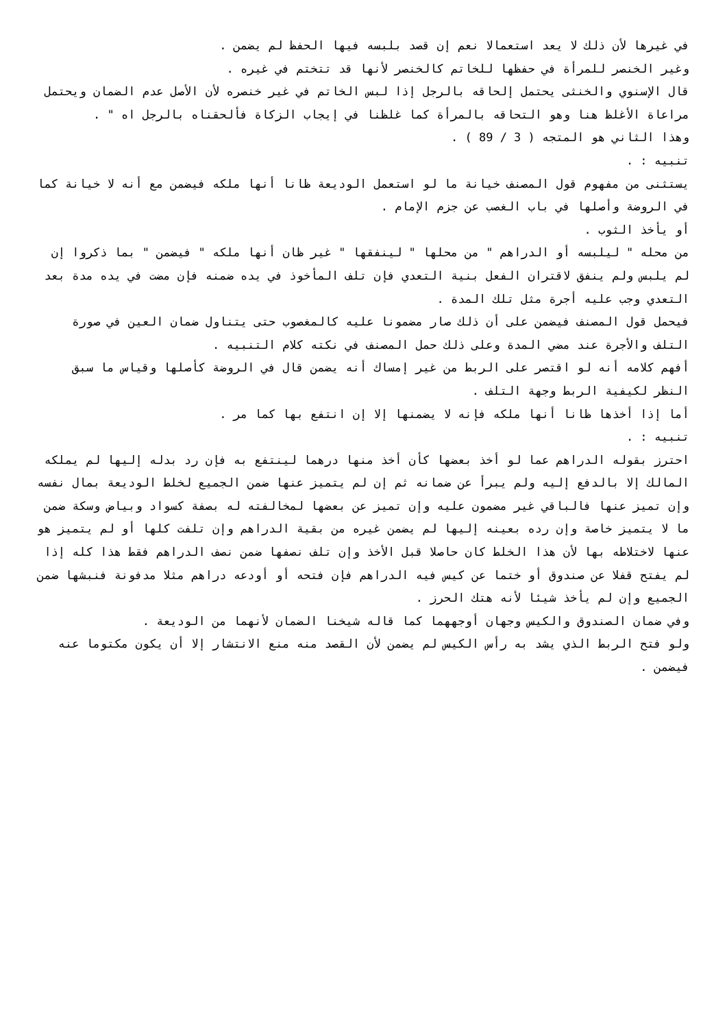في غيرها لأن ذلك لا يعد استعمالا نعم إن قصد بلبسه فيها الحفظ لم يضمن .
وغير الخنصر للمرأة في حفظها للخاتم كالخنصر لأنها قد تتختم في غيره .
قال الإسنوي والخنثى يحتمل إلحاقه بالرجل إذا لبس الخاتم في غير خنصره لأن الأصل عدم الضمان ويحتمل مراعاة الأغلظ هنا وهو التحاقه بالمرأة كما غلظنا في إيجاب الزكاة فألحقناه بالرجل اه " .
وهذا الثاني هو المتجه ( 3 / 89 ) .
تنبيه : .
يستثنى من مفهوم قول المصنف خيانة ما لو استعمل الوديعة ظانا أنها ملكه فيضمن مع أنه لا خيانة كما في الروضة وأصلها في باب الغصب عن جزم الإمام .
أو يأخذ الثوب .
من محله " ليلبسه أو الدراهم " من محلها " لينفقها " غير ظان أنها ملكه " فيضمن " بما ذكروا إن لم يلبس ولم ينفق لاقتران الفعل بنية التعدي فإن تلف المأخوذ في يده ضمنه فإن مضت في يده مدة بعد التعدي وجب عليه أجرة مثل تلك المدة .
فيحمل قول المصنف فيضمن على أن ذلك صار مضمونا عليه كالمغصوب حتى يتناول ضمان العين في صورة التلف والأجرة عند مضي المدة وعلى ذلك حمل المصنف في نكته كلام التنبيه .
أفهم كلامه أنه لو اقتصر على الربط من غير إمساك أنه يضمن قال في الروضة كأصلها وقياس ما سبق النظر لكيفية الربط وجهة التلف .
أما إذا أخذها ظانا أنها ملكه فإنه لا يضمنها إلا إن انتفع بها كما مر .
تنبيه : .
احترز بقوله الدراهم عما لو أخذ بعضها كأن أخذ منها درهما لينتفع به فإن رد بدله إليها لم يملكه المالك إلا بالدفع إليه ولم يبرأ عن ضمانه ثم إن لم يتميز عنها ضمن الجميع لخلط الوديعة بمال نفسه وإن تميز عنها فالباقي غير مضمون عليه وإن تميز عن بعضها لمخالفته له بصفة كسواد وبياض وسكة ضمن ما لا يتميز خاصة وإن رده بعينه إليها لم يضمن غيره من بقية الدراهم وإن تلفت كلها أو لم يتميز هو عنها لاختلاطه بها لأن هذا الخلط كان حاصلا قبل الأخذ وإن تلف نصفها ضمن نصف الدراهم فقط هذا كله إذا لم يفتح قفلا عن صندوق أو ختما عن كيس فيه الدراهم فإن فتحه أو أودعه دراهم مثلا مدفونة فنبشها ضمن الجميع وإن لم يأخذ شيئا لأنه هتك الحرز .
وفي ضمان الصندوق والكيس وجهان أوجههما كما قاله شيخنا الضمان لأنهما من الوديعة .
ولو فتح الربط الذي يشد به رأس الكيس لم يضمن لأن القصد منه منع الانتشار إلا أن يكون مكتوما عنه فيضمن .